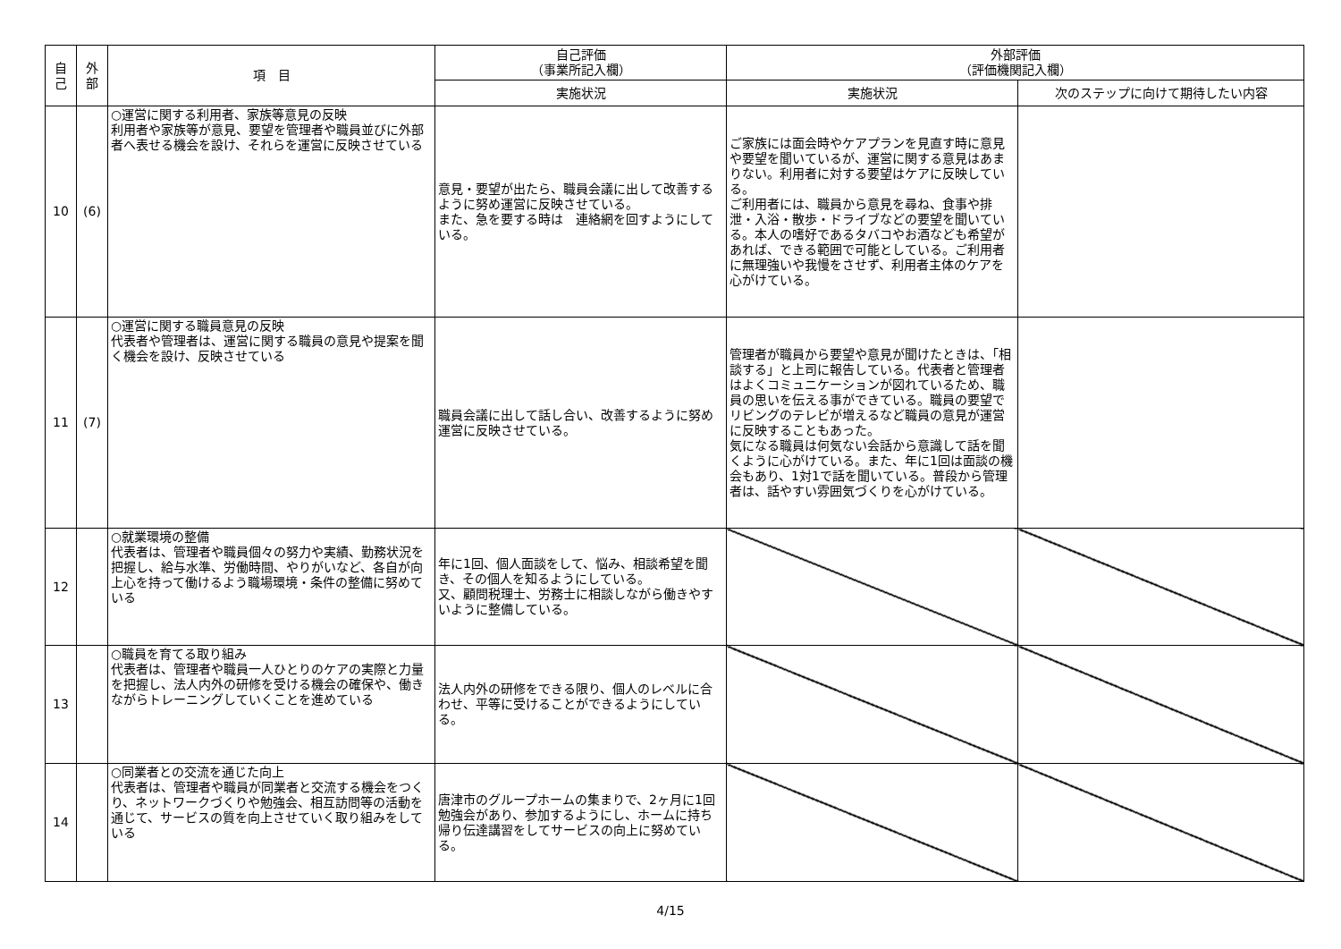| 自 己 | 外 部 | 項 目 | 自己評価 （事業所記入欄） | 外部評価 （評価機関記入欄） | |
| --- | --- | --- | --- | --- | --- |
| | | | 実施状況 | 実施状況 | 次のステップに向けて期待したい内容 |
| 10 | (6) | ○運営に関する利用者、家族等意見の反映 利用者や家族等が意見、要望を管理者や職員並びに外部者へ表せる機会を設け、それらを運営に反映させている | 意見・要望が出たら、職員会議に出して改善するように努め運営に反映させている。 また、急を要する時は 連絡網を回すようにしている。 | ご家族には面会時やケアプランを見直す時に意見や要望を聞いているが、運営に関する意見はあまりない。利用者に対する要望はケアに反映している。 ご利用者には、職員から意見を尋ね、食事や排泄・入浴・散歩・ドライブなどの要望を聞いている。本人の嗜好であるタバコやお酒なども希望があれば、できる範囲で可能としている。ご利用者に無理強いや我慢をさせず、利用者主体のケアを心がけている。 | |
| 11 | (7) | ○運営に関する職員意見の反映 代表者や管理者は、運営に関する職員の意見や提案を聞く機会を設け、反映させている | 職員会議に出して話し合い、改善するように努め運営に反映させている。 | 管理者が職員から要望や意見が聞けたときは、「相談する」と上司に報告している。代表者と管理者はよくコミュニケーションが図れているため、職員の思いを伝える事ができている。職員の要望でリビングのテレビが増えるなど職員の意見が運営に反映することもあった。 気になる職員は何気ない会話から意識して話を聞くように心がけている。また、年に1回は面談の機会もあり、1対1で話を聞いている。普段から管理者は、話やすい雰囲気づくりを心がけている。 | |
| 12 | | ○就業環境の整備 代表者は、管理者や職員個々の努力や実績、勤務状況を把握し、給与水準、労働時間、やりがいなど、各自が向上心を持って働けるよう職場環境・条件の整備に努めている | 年に1回、個人面談をして、悩み、相談希望を聞き、その個人を知るようにしている。 又、顧問税理士、労務士に相談しながら働きやすいように整備している。 | | |
| 13 | | ○職員を育てる取り組み 代表者は、管理者や職員一人ひとりのケアの実際と力量を把握し、法人内外の研修を受ける機会の確保や、働きながらトレーニングしていくことを進めている | 法人内外の研修をできる限り、個人のレベルに合わせ、平等に受けることができるようにしている。 | | |
| 14 | | ○同業者との交流を通じた向上 代表者は、管理者や職員が同業者と交流する機会をつくり、ネットワークづくりや勉強会、相互訪問等の活動を通じて、サービスの質を向上させていく取り組みをしている | 唐津市のグループホームの集まりで、2ヶ月に1回勉強会があり、参加するようにし、ホームに持ち帰り伝達講習をしてサービスの向上に努めている。 | | |
4/15